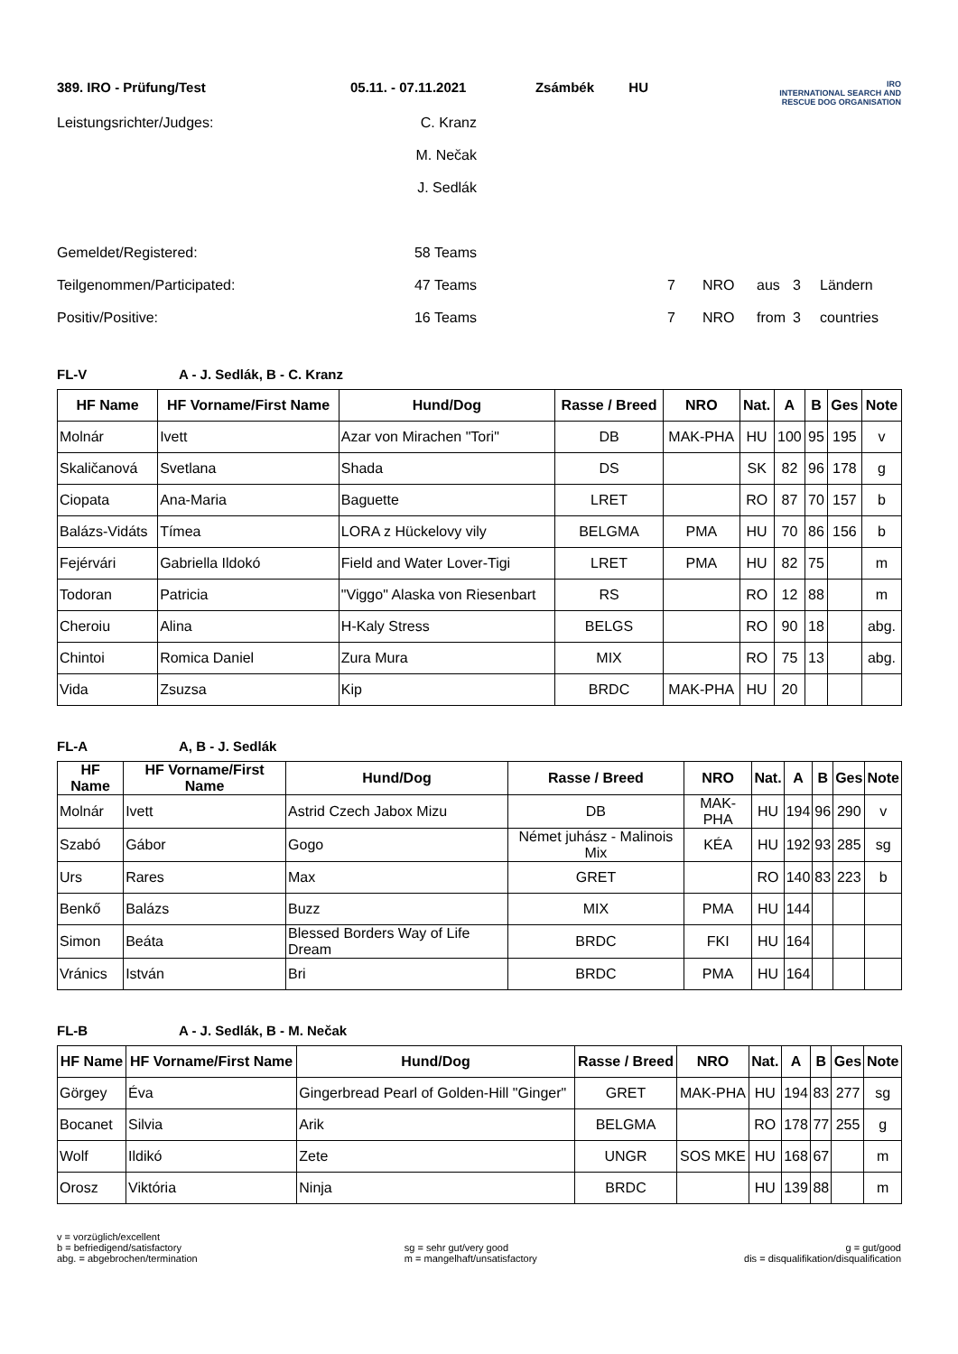389. IRO - Prüfung/Test
05.11. - 07.11.2021
Zsámbék
HU
IRO
INTERNATIONAL SEARCH AND
RESCUE DOG ORGANISATION
Leistungsrichter/Judges:
C. Kranz
M. Nečak
J. Sedlák
Gemeldet/Registered:
58 Teams
Teilgenommen/Participated:
47 Teams
7
NRO
aus
3
Ländern
Positiv/Positive:
16 Teams
7
NRO
from
3
countries
FL-V A - J. Sedlák, B - C. Kranz
| HF Name | HF Vorname/First Name | Hund/Dog | Rasse / Breed | NRO | Nat. | A | B | Ges | Note |
| --- | --- | --- | --- | --- | --- | --- | --- | --- | --- |
| Molnár | Ivett | Azar von Mirachen "Tori" | DB | MAK-PHA | HU | 100 | 95 | 195 | v |
| Skaličanová | Svetlana | Shada | DS | | SK | 82 | 96 | 178 | g |
| Ciopata | Ana-Maria | Baguette | LRET | | RO | 87 | 70 | 157 | b |
| Balázs-Vidáts | Tímea | LORA z Hückelovy vily | BELGMA | PMA | HU | 70 | 86 | 156 | b |
| Fejérvári | Gabriella Ildokó | Field and Water Lover-Tigi | LRET | PMA | HU | 82 | 75 | | m |
| Todoran | Patricia | "Viggo" Alaska von Riesenbart | RS | | RO | 12 | 88 | | m |
| Cheroiu | Alina | H-Kaly Stress | BELGS | | RO | 90 | 18 | | abg. |
| Chintoi | Romica Daniel | Zura Mura | MIX | | RO | 75 | 13 | | abg. |
| Vida | Zsuzsa | Kip | BRDC | MAK-PHA | HU | 20 | | | |
FL-A A, B - J. Sedlák
| HF Name | HF Vorname/First Name | Hund/Dog | Rasse / Breed | NRO | Nat. | A | B | Ges | Note |
| --- | --- | --- | --- | --- | --- | --- | --- | --- | --- |
| Molnár | Ivett | Astrid Czech Jabox Mizu | DB | MAK-PHA | HU | 194 | 96 | 290 | v |
| Szabó | Gábor | Gogo | Német juhász - Malinois Mix | KÉA | HU | 192 | 93 | 285 | sg |
| Urs | Rares | Max | GRET | | RO | 140 | 83 | 223 | b |
| Benkő | Balázs | Buzz | MIX | PMA | HU | 144 | | | |
| Simon | Beáta | Blessed Borders Way of Life Dream | BRDC | FKI | HU | 164 | | | |
| Vránics | István | Bri | BRDC | PMA | HU | 164 | | | |
FL-B A - J. Sedlák, B - M. Nečak
| HF Name | HF Vorname/First Name | Hund/Dog | Rasse / Breed | NRO | Nat. | A | B | Ges | Note |
| --- | --- | --- | --- | --- | --- | --- | --- | --- | --- |
| Görgey | Éva | Gingerbread Pearl of Golden-Hill "Ginger" | GRET | MAK-PHA | HU | 194 | 83 | 277 | sg |
| Bocanet | Silvia | Arik | BELGMA | | RO | 178 | 77 | 255 | g |
| Wolf | Ildikó | Zete | UNGR | SOS MKE | HU | 168 | 67 | | m |
| Orosz | Viktória | Ninja | BRDC | | HU | 139 | 88 | | m |
v = vorzüglich/excellent
b = befriedigend/satisfactory
abg. = abgebrochen/termination
sg = sehr gut/very good
m = mangelhaft/unsatisfactory
g = gut/good
dis = disqualifikation/disqualification